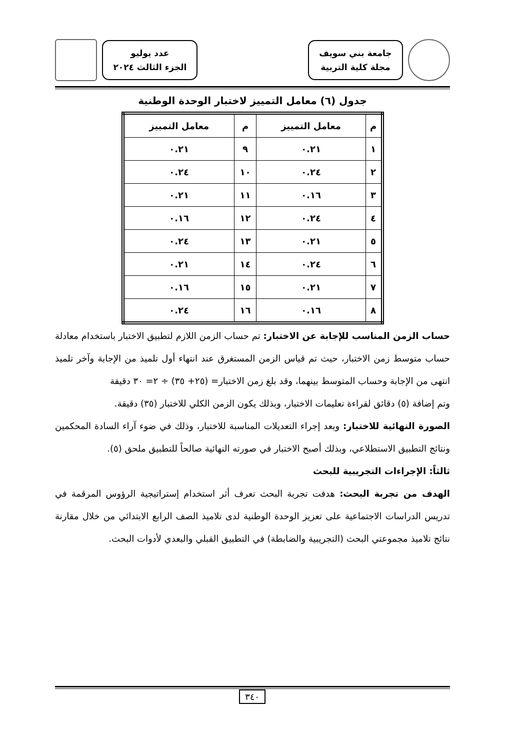جامعة بني سويف
مجلة كلية التربية
عدد يوليو
الجزء الثالث ٢٠٢٤
جدول (٦) معامل التمييز لاختبار الوحدة الوطنية
| م | معامل التمييز | م | معامل التمييز |
| --- | --- | --- | --- |
| ١ | ٠.٢١ | ٩ | ٠.٢١ |
| ٢ | ٠.٢٤ | ١٠ | ٠.٢٤ |
| ٣ | ٠.١٦ | ١١ | ٠.٢١ |
| ٤ | ٠.٢٤ | ١٢ | ٠.١٦ |
| ٥ | ٠.٢١ | ١٣ | ٠.٢٤ |
| ٦ | ٠.٢٤ | ١٤ | ٠.٢١ |
| ٧ | ٠.٢١ | ١٥ | ٠.١٦ |
| ٨ | ٠.١٦ | ١٦ | ٠.٢٤ |
حساب الزمن المناسب للإجابة عن الاختبار: تم حساب الزمن اللازم لتطبيق الاختبار باستخدام معادلة حساب متوسط زمن الاختبار، حيث تم قياس الزمن المستغرق عند انتهاء أول تلميذ من الإجابة وآخر تلميذ انتهى من الإجابة وحساب المتوسط بينهما، وقد بلغ زمن الاختبار= (٢٥+ ٣٥) ÷ ٢= ٣٠ دقيقة
وتم إضافة (٥) دقائق لقراءة تعليمات الاختبار، وبذلك يكون الزمن الكلي للاختبار (٣٥) دقيقة.
الصورة النهائية للاختبار: وبعد إجراء التعديلات المناسبة للاختبار، وذلك في ضوء آراء السادة المحكمين ونتائج التطبيق الاستطلاعي، وبذلك أصبح الاختبار في صورته النهائية صالحاً للتطبيق ملحق (٥).
ثالثاً: الإجراءات التجريبية للبحث
الهدف من تجربة البحث: هدفت تجربة البحث تعرف أثر استخدام إستراتيجية الرؤوس المرقمة في تدريس الدراسات الاجتماعية على تعزيز الوحدة الوطنية لدى تلاميذ الصف الرابع الابتدائي من خلال مقارنة نتائج تلاميذ مجموعتي البحث (التجريبية والضابطة) في التطبيق القبلي والبعدي لأدوات البحث.
٣٤٠